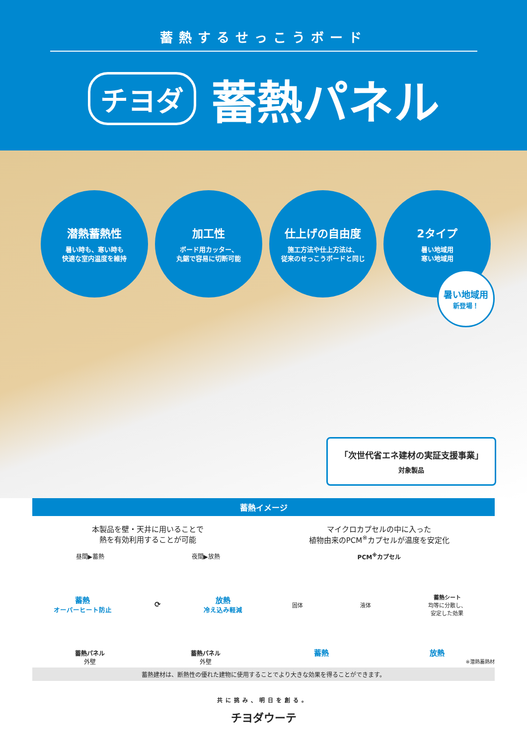蓄熱するせっこうボード
チヨダ 蓄熱パネル
潜熱蓄熱性
暑い時も、寒い時も
快適な室内温度を維持
加工性
ボード用カッター、
丸鋸で容易に切断可能
仕上げの自由度
施工方法や仕上方法は、
従来のせっこうボードと同じ
2タイプ
暑い地域用
寒い地域用
暑い地域用
新登場！
「次世代省エネ建材の実証支援事業」
対象製品
蓄熱イメージ
本製品を壁・天井に用いることで
熱を有効利用することが可能
昼間▶蓄熱 夜間▶放熱
蓄熱
オーバーヒート防止
⟳
放熱
冷え込み軽減
蓄熱パネル
外壁 蓄熱パネル
外壁
マイクロカプセルの中に入った
植物由来のPCM<sup>※</sup>カプセルが温度を安定化
PCM<sup>※</sup>カプセル
固体 液体 蓄熱シート
均等に分散し、
安定した効果
蓄熱 放熱
※潜熱蓄熱材
蓄熱建材は、断熱性の優れた建物に使用することでより大きな効果を得ることができます。
共に挑み、明日を創る。
チヨダウーテ